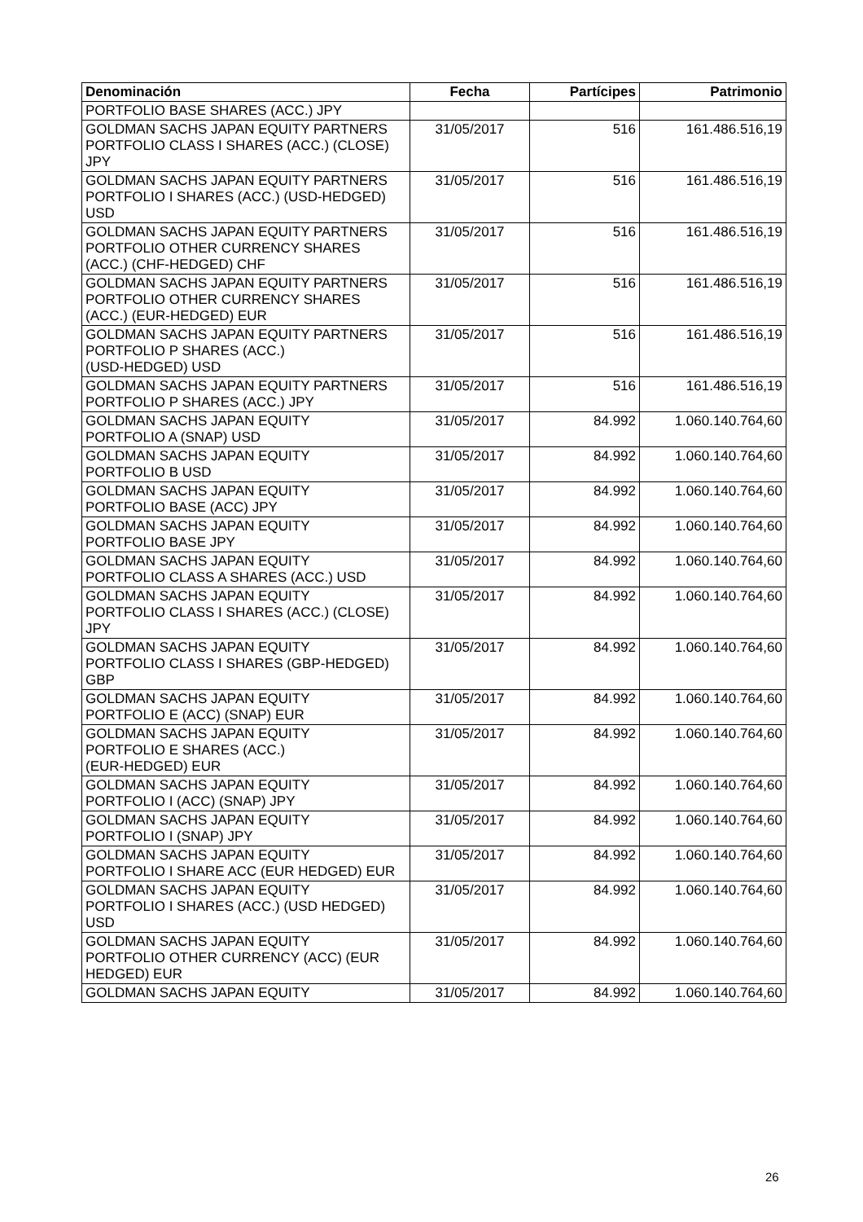| Denominación | Fecha | Partícipes | Patrimonio |
| --- | --- | --- | --- |
| PORTFOLIO BASE SHARES (ACC.) JPY | | | |
| GOLDMAN SACHS JAPAN EQUITY PARTNERS PORTFOLIO CLASS I SHARES (ACC.) (CLOSE) JPY | 31/05/2017 | 516 | 161.486.516,19 |
| GOLDMAN SACHS JAPAN EQUITY PARTNERS PORTFOLIO I SHARES (ACC.) (USD-HEDGED) USD | 31/05/2017 | 516 | 161.486.516,19 |
| GOLDMAN SACHS JAPAN EQUITY PARTNERS PORTFOLIO OTHER CURRENCY SHARES (ACC.) (CHF-HEDGED) CHF | 31/05/2017 | 516 | 161.486.516,19 |
| GOLDMAN SACHS JAPAN EQUITY PARTNERS PORTFOLIO OTHER CURRENCY SHARES (ACC.) (EUR-HEDGED) EUR | 31/05/2017 | 516 | 161.486.516,19 |
| GOLDMAN SACHS JAPAN EQUITY PARTNERS PORTFOLIO P SHARES (ACC.) (USD-HEDGED) USD | 31/05/2017 | 516 | 161.486.516,19 |
| GOLDMAN SACHS JAPAN EQUITY PARTNERS PORTFOLIO P SHARES (ACC.) JPY | 31/05/2017 | 516 | 161.486.516,19 |
| GOLDMAN SACHS JAPAN EQUITY PORTFOLIO A (SNAP) USD | 31/05/2017 | 84.992 | 1.060.140.764,60 |
| GOLDMAN SACHS JAPAN EQUITY PORTFOLIO B USD | 31/05/2017 | 84.992 | 1.060.140.764,60 |
| GOLDMAN SACHS JAPAN EQUITY PORTFOLIO BASE (ACC) JPY | 31/05/2017 | 84.992 | 1.060.140.764,60 |
| GOLDMAN SACHS JAPAN EQUITY PORTFOLIO BASE JPY | 31/05/2017 | 84.992 | 1.060.140.764,60 |
| GOLDMAN SACHS JAPAN EQUITY PORTFOLIO CLASS A SHARES (ACC.) USD | 31/05/2017 | 84.992 | 1.060.140.764,60 |
| GOLDMAN SACHS JAPAN EQUITY PORTFOLIO CLASS I SHARES (ACC.) (CLOSE) JPY | 31/05/2017 | 84.992 | 1.060.140.764,60 |
| GOLDMAN SACHS JAPAN EQUITY PORTFOLIO CLASS I SHARES (GBP-HEDGED) GBP | 31/05/2017 | 84.992 | 1.060.140.764,60 |
| GOLDMAN SACHS JAPAN EQUITY PORTFOLIO E (ACC) (SNAP) EUR | 31/05/2017 | 84.992 | 1.060.140.764,60 |
| GOLDMAN SACHS JAPAN EQUITY PORTFOLIO E SHARES (ACC.) (EUR-HEDGED) EUR | 31/05/2017 | 84.992 | 1.060.140.764,60 |
| GOLDMAN SACHS JAPAN EQUITY PORTFOLIO I (ACC) (SNAP) JPY | 31/05/2017 | 84.992 | 1.060.140.764,60 |
| GOLDMAN SACHS JAPAN EQUITY PORTFOLIO I (SNAP) JPY | 31/05/2017 | 84.992 | 1.060.140.764,60 |
| GOLDMAN SACHS JAPAN EQUITY PORTFOLIO I SHARE ACC (EUR HEDGED) EUR | 31/05/2017 | 84.992 | 1.060.140.764,60 |
| GOLDMAN SACHS JAPAN EQUITY PORTFOLIO I SHARES (ACC.) (USD HEDGED) USD | 31/05/2017 | 84.992 | 1.060.140.764,60 |
| GOLDMAN SACHS JAPAN EQUITY PORTFOLIO OTHER CURRENCY (ACC) (EUR HEDGED) EUR | 31/05/2017 | 84.992 | 1.060.140.764,60 |
| GOLDMAN SACHS JAPAN EQUITY | 31/05/2017 | 84.992 | 1.060.140.764,60 |
26